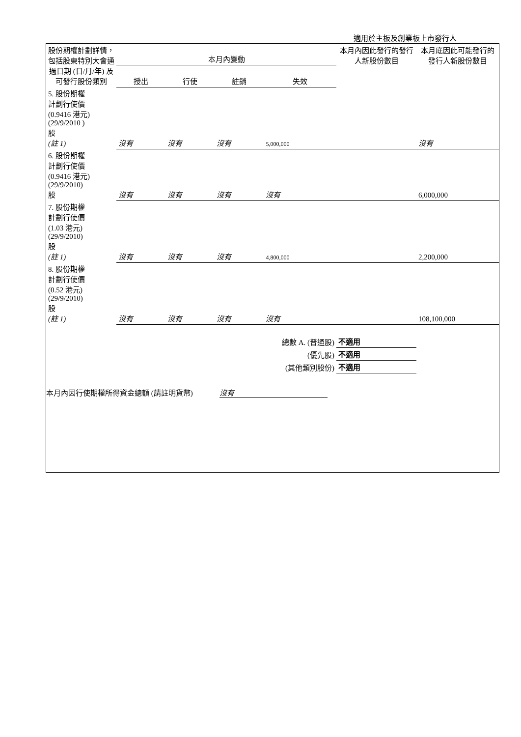適用於主板及創業板上市發行人
| 股份期權計劃詳情，包括股東特別大會通過日期 (日/月/年) 及可發行股份類別 | 本月內變動 | | | | 本月內因此發行的發行人新股份數目 | 本月底因此可能發行的發行人新股份數目 |
| --- | --- | --- | --- | --- | --- | --- |
| | 授出 | 行使 | 註銷 | 失效 | | |
| 5. 股份期權 計劃行使價 (0.9416 港元) (29/9/2010 ) 股 (註 1) | 沒有 | 沒有 | 沒有 | 5,000,000 | | 沒有 |
| 6. 股份期權 計劃行使價 (0.9416 港元) (29/9/2010) 股 | 沒有 | 沒有 | 沒有 | 沒有 | | 6,000,000 |
| 7. 股份期權 計劃行使價 (1.03 港元) (29/9/2010) 股 (註 1) | 沒有 | 沒有 | 沒有 | 4,800,000 | | 2,200,000 |
| 8. 股份期權 計劃行使價 (0.52 港元) (29/9/2010) 股 (註 1) | 沒有 | 沒有 | 沒有 | 沒有 | | 108,100,000 |
| 總數 A. (普通股) | | | | | 不適用 | |
| (優先股) | | | | | 不適用 | |
| (其他類別股份) | | | | | 不適用 | |
本月內因行使期權所得資金總額 (請註明貨幣) 沒有